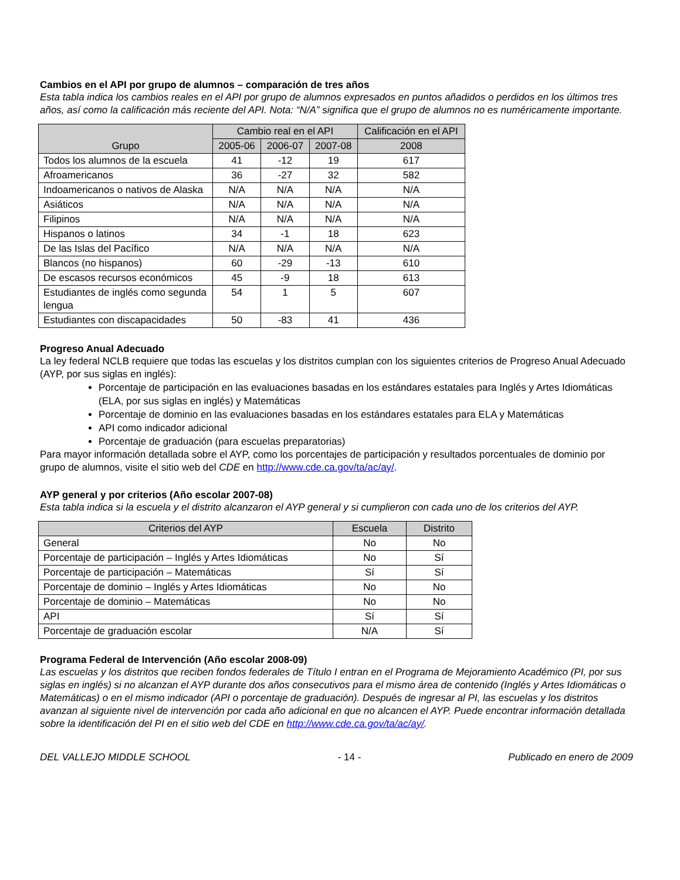Cambios en el API por grupo de alumnos – comparación de tres años
Esta tabla indica los cambios reales en el API por grupo de alumnos expresados en puntos añadidos o perdidos en los últimos tres años, así como la calificación más reciente del API. Nota: “N/A” significa que el grupo de alumnos no es numéricamente importante.
| Grupo | Cambio real en el API | | | Calificación en el API |
| --- | --- | --- | --- | --- |
| | 2005-06 | 2006-07 | 2007-08 | 2008 |
| Todos los alumnos de la escuela | 41 | -12 | 19 | 617 |
| Afroamericanos | 36 | -27 | 32 | 582 |
| Indoamericanos o nativos de Alaska | N/A | N/A | N/A | N/A |
| Asiáticos | N/A | N/A | N/A | N/A |
| Filipinos | N/A | N/A | N/A | N/A |
| Hispanos o latinos | 34 | -1 | 18 | 623 |
| De las Islas del Pacífico | N/A | N/A | N/A | N/A |
| Blancos (no hispanos) | 60 | -29 | -13 | 610 |
| De escasos recursos económicos | 45 | -9 | 18 | 613 |
| Estudiantes de inglés como segunda lengua | 54 | 1 | 5 | 607 |
| Estudiantes con discapacidades | 50 | -83 | 41 | 436 |
Progreso Anual Adecuado
La ley federal NCLB requiere que todas las escuelas y los distritos cumplan con los siguientes criterios de Progreso Anual Adecuado (AYP, por sus siglas en inglés):
Porcentaje de participación en las evaluaciones basadas en los estándares estatales para Inglés y Artes Idiomáticas (ELA, por sus siglas en inglés) y Matemáticas
Porcentaje de dominio en las evaluaciones basadas en los estándares estatales para ELA y Matemáticas
API como indicador adicional
Porcentaje de graduación (para escuelas preparatorias)
Para mayor información detallada sobre el AYP, como los porcentajes de participación y resultados porcentuales de dominio por grupo de alumnos, visite el sitio web del CDE en http://www.cde.ca.gov/ta/ac/ay/.
AYP general y por criterios (Año escolar 2007-08)
Esta tabla indica si la escuela y el distrito alcanzaron el AYP general y si cumplieron con cada uno de los criterios del AYP.
| Criterios del AYP | Escuela | Distrito |
| --- | --- | --- |
| General | No | No |
| Porcentaje de participación – Inglés y Artes Idiomáticas | No | Sí |
| Porcentaje de participación – Matemáticas | Sí | Sí |
| Porcentaje de dominio – Inglés y Artes Idiomáticas | No | No |
| Porcentaje de dominio – Matemáticas | No | No |
| API | Sí | Sí |
| Porcentaje de graduación escolar | N/A | Sí |
Programa Federal de Intervención (Año escolar 2008-09)
Las escuelas y los distritos que reciben fondos federales de Título I entran en el Programa de Mejoramiento Académico (PI, por sus siglas en inglés) si no alcanzan el AYP durante dos años consecutivos para el mismo área de contenido (Inglés y Artes Idiomáticas o Matemáticas) o en el mismo indicador (API o porcentaje de graduación). Después de ingresar al PI, las escuelas y los distritos avanzan al siguiente nivel de intervención por cada año adicional en que no alcancen el AYP. Puede encontrar información detallada sobre la identificación del PI en el sitio web del CDE en http://www.cde.ca.gov/ta/ac/ay/.
DEL VALLEJO MIDDLE SCHOOL - 14 - Publicado en enero de 2009